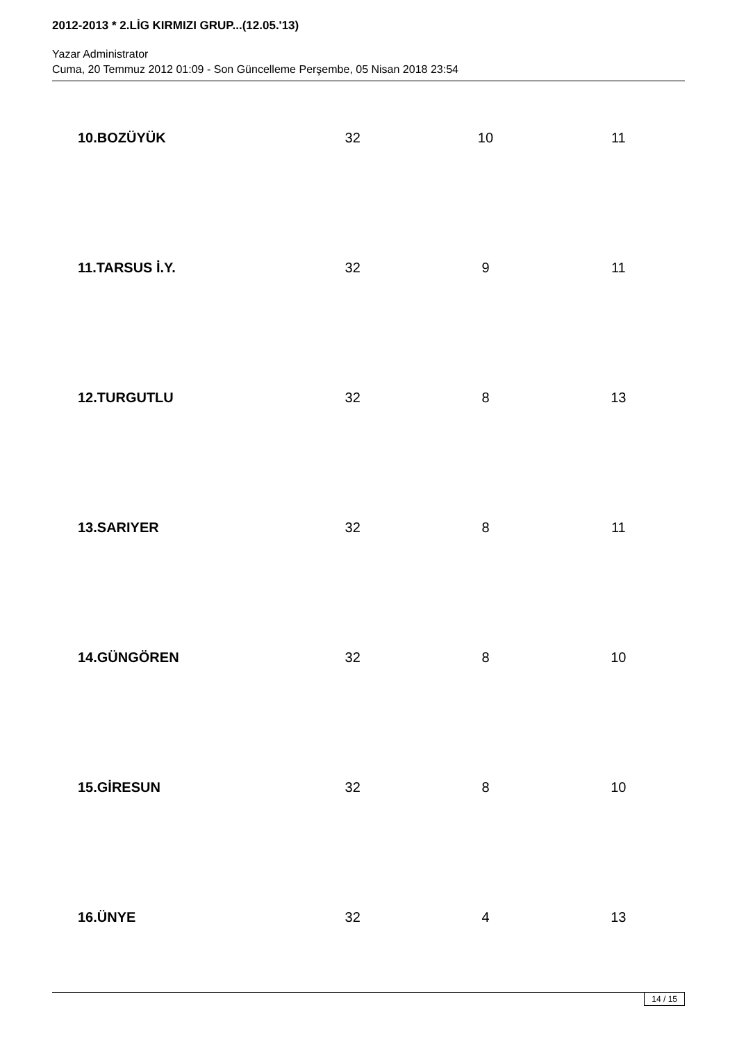2012-2013 * 2.LİG KIRMIZI GRUP...(12.05.'13)
Yazar Administrator
Cuma, 20 Temmuz 2012 01:09 - Son Güncelleme Perşembe, 05 Nisan 2018 23:54
| 10.BOZÜYÜK | 32 | 10 | 11 |
| 11.TARSUS İ.Y. | 32 | 9 | 11 |
| 12.TURGUTLU | 32 | 8 | 13 |
| 13.SARIYER | 32 | 8 | 11 |
| 14.GÜNGÖREN | 32 | 8 | 10 |
| 15.GİRESUN | 32 | 8 | 10 |
| 16.ÜNYE | 32 | 4 | 13 |
14 / 15